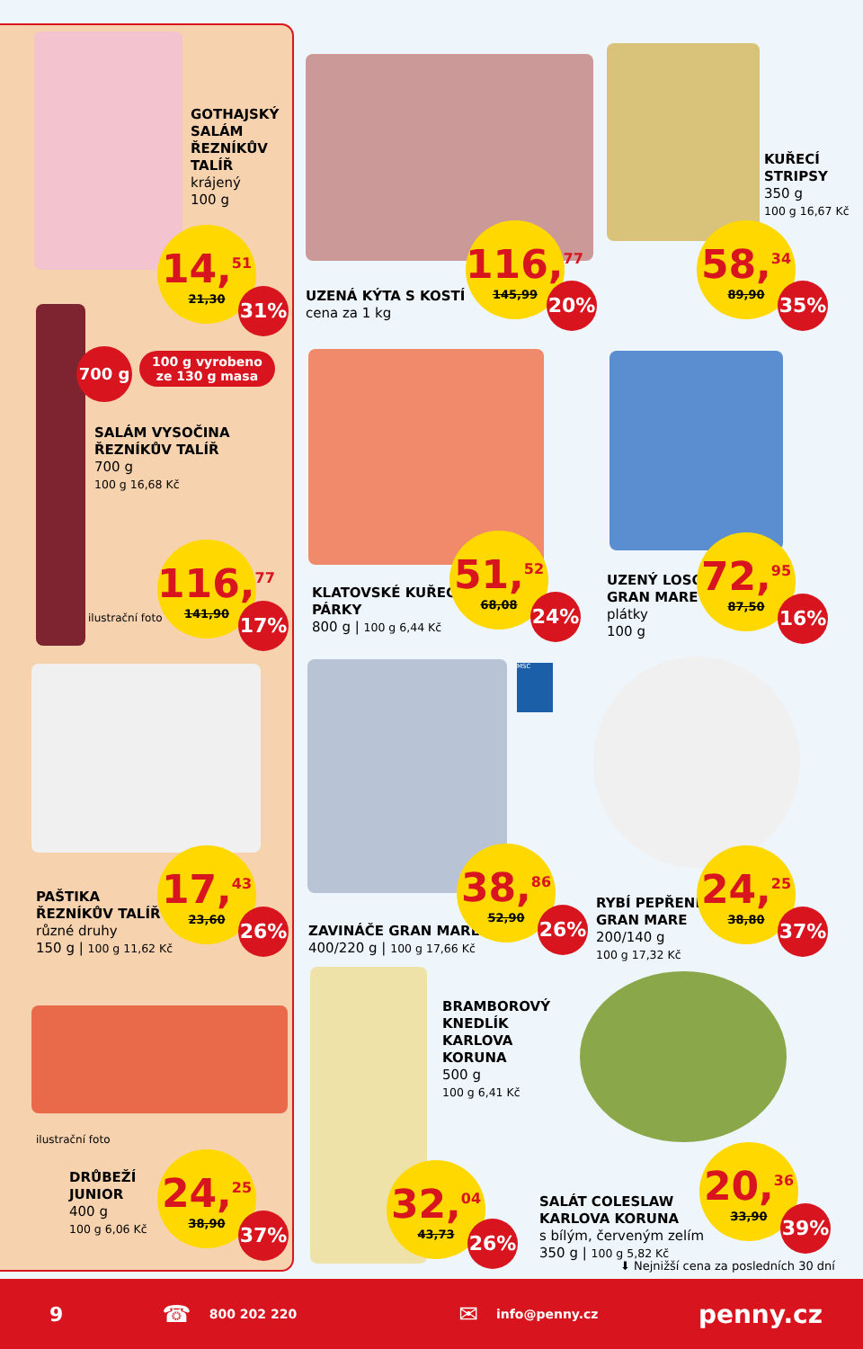GOTHAJSKÝ
SALÁM
ŘEZNÍKŮV
TALÍŘ
krájený
100 g
14,<sup>51</sup>
21,30
31%
UZENÁ KÝTA S KOSTÍ
cena za 1 kg
116,<sup>77</sup>
145,99
20%
KUŘECÍ
STRIPSY
350 g
100 g 16,67 Kč
58,<sup>34</sup>
89,90
35%
700 g
100 g vyrobeno
ze 130 g masa
SALÁM VYSOČINA
ŘEZNÍKŮV TALÍŘ
700 g
100 g 16,68 Kč
ilustrační foto
116,<sup>77</sup>
141,90
17%
KLATOVSKÉ KUŘECÍ
PÁRKY
800 g | 100 g 6,44 Kč
51,<sup>52</sup>
68,08
24%
UZENÝ LOSOS
GRAN MARE
plátky
100 g
72,<sup>95</sup>
87,50
16%
PAŠTIKA
ŘEZNÍKŮV TALÍŘ
různé druhy
150 g | 100 g 11,62 Kč
17,<sup>43</sup>
23,60
26%
MSC
ZAVINÁČE GRAN MARE
400/220 g | 100 g 17,66 Kč
38,<sup>86</sup>
52,90
26%
RYBÍ PEPŘENKY
GRAN MARE
200/140 g
100 g 17,32 Kč
24,<sup>25</sup>
38,80
37%
ilustrační foto
DRŮBEŽÍ
JUNIOR
400 g
100 g 6,06 Kč
24,<sup>25</sup>
38,90
37%
BRAMBOROVÝ
KNEDLÍK
KARLOVA
KORUNA
500 g
100 g 6,41 Kč
32,<sup>04</sup>
43,73
26%
SALÁT COLESLAW
KARLOVA KORUNA
s bílým, červeným zelím
350 g | 100 g 5,82 Kč
20,<sup>36</sup>
33,90
39%
⬇ Nejnižší cena za posledních 30 dní
9 ☎ 800 202 220 ✉ info@penny.cz penny.cz